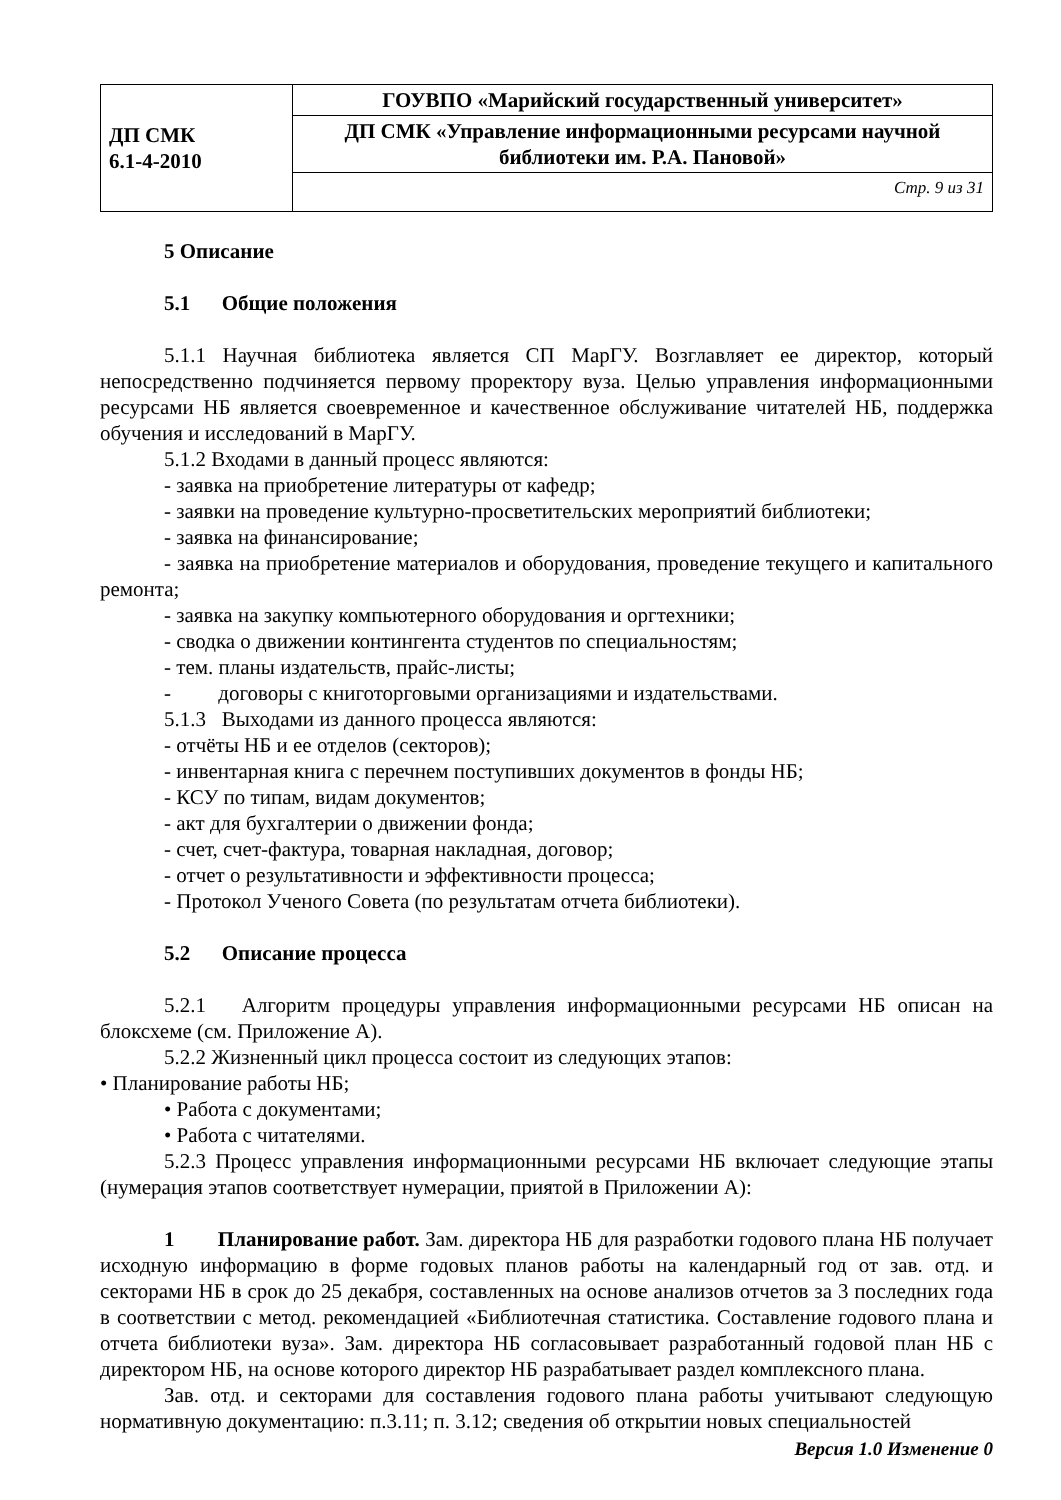| ДП СМК 6.1-4-2010 | ГОУВПО «Марийский государственный университет» |
| | ДП СМК «Управление информационными ресурсами научной библиотеки им. Р.А. Пановой» |
| | Стр. 9 из 31 |
5 Описание
5.1 Общие положения
5.1.1 Научная библиотека является СП МарГУ. Возглавляет ее директор, который непосредственно подчиняется первому проректору вуза. Целью управления информационными ресурсами НБ является своевременное и качественное обслуживание читателей НБ, поддержка обучения и исследований в МарГУ.
5.1.2 Входами в данный процесс являются:
- заявка на приобретение литературы от кафедр;
- заявки на проведение культурно-просветительских мероприятий библиотеки;
- заявка на финансирование;
- заявка на приобретение материалов и оборудования, проведение текущего и капитального ремонта;
- заявка на закупку компьютерного оборудования и оргтехники;
- сводка о движении контингента студентов по специальностям;
- тем. планы издательств, прайс-листы;
- договоры с книготорговыми организациями и издательствами.
5.1.3 Выходами из данного процесса являются:
- отчёты НБ и ее отделов (секторов);
- инвентарная книга с перечнем поступивших документов в фонды НБ;
- КСУ по типам, видам документов;
- акт для бухгалтерии о движении фонда;
- счет, счет-фактура, товарная накладная, договор;
- отчет о результативности и эффективности процесса;
- Протокол Ученого Совета (по результатам отчета библиотеки).
5.2 Описание процесса
5.2.1 Алгоритм процедуры управления информационными ресурсами НБ описан на блоксхеме (см. Приложение А).
5.2.2 Жизненный цикл процесса состоит из следующих этапов:
• Планирование работы НБ;
• Работа с документами;
• Работа с читателями.
5.2.3 Процесс управления информационными ресурсами НБ включает следующие этапы (нумерация этапов соответствует нумерации, приятой в Приложении А):
1 Планирование работ. Зам. директора НБ для разработки годового плана НБ получает исходную информацию в форме годовых планов работы на календарный год от зав. отд. и секторами НБ в срок до 25 декабря, составленных на основе анализов отчетов за 3 последних года в соответствии с метод. рекомендацией «Библиотечная статистика. Составление годового плана и отчета библиотеки вуза». Зам. директора НБ согласовывает разработанный годовой план НБ с директором НБ, на основе которого директор НБ разрабатывает раздел комплексного плана.
Зав. отд. и секторами для составления годового плана работы учитывают следующую нормативную документацию: п.3.11; п. 3.12; сведения об открытии новых специальностей
Версия 1.0 Изменение 0